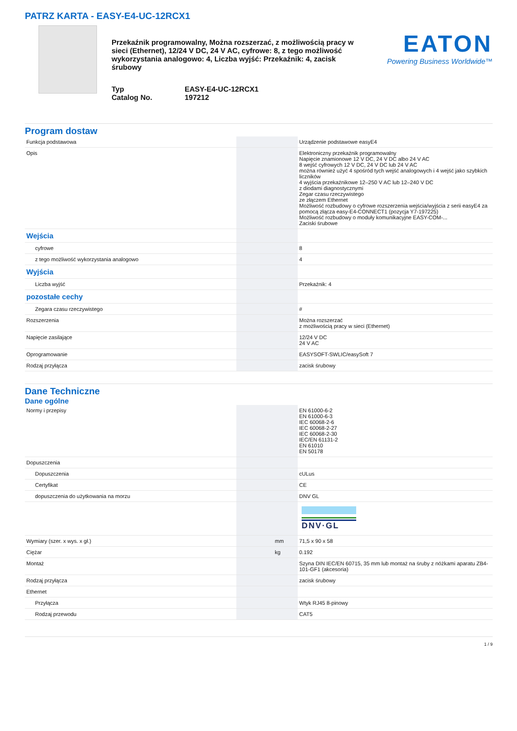PATRZ KARTA - EASY-E4-UC-12RCX1
Przekaźnik programowalny, Można rozszerzać, z możliwością pracy w sieci (Ethernet), 12/24 V DC, 24 V AC, cyfrowe: 8, z tego możliwość wykorzystania analogowo: 4, Liczba wyjść: Przekaźnik: 4, zacisk śrubowy
Typ EASY-E4-UC-12RCX1 Catalog No. 197212
EATON
Powering Business Worldwide™
Program dostaw
| Funkcja podstawowa | | | Urządzenie podstawowe easyE4 |
| Opis | | | Elektroniczny przekaźnik programowalny Napięcie znamionowe 12 V DC, 24 V DC albo 24 V AC 8 wejść cyfrowych 12 V DC, 24 V DC lub 24 V AC można również użyć 4 spośród tych wejść analogowych i 4 wejść jako szybkich liczników 4 wyjścia przekaźnikowe 12–250 V AC lub 12–240 V DC z diodami diagnostycznymi Zegar czasu rzeczywistego ze złączem Ethernet Możliwość rozbudowy o cyfrowe rozszerzenia wejścia/wyjścia z serii easyE4 za pomocą złącza easy-E4-CONNECT1 (pozycja Y7-197225) Możliwość rozbudowy o moduły komunikacyjne EASY-COM-... Zaciski śrubowe |
| Wejścia | | | |
| cyfrowe | | | 8 |
| z tego możliwość wykorzystania analogowo | | | 4 |
| Wyjścia | | | |
| Liczba wyjść | | | Przekaźnik: 4 |
| pozostałe cechy | | | |
| Zegara czasu rzeczywistego | | | # |
| Rozszerzenia | | | Można rozszerzać z możliwością pracy w sieci (Ethernet) |
| Napięcie zasilające | | | 12/24 V DC 24 V AC |
| Oprogramowanie | | | EASYSOFT-SWLIC/easySoft 7 |
| Rodzaj przyłącza | | | zacisk śrubowy |
Dane Techniczne
Dane ogólne
| Normy i przepisy | | | EN 61000-6-2 EN 61000-6-3 IEC 60068-2-6 IEC 60068-2-27 IEC 60068-2-30 IEC/EN 61131-2 EN 61010 EN 50178 |
| Dopuszczenia | | | |
| Dopuszczenia | | | cULus |
| Certyfikat | | | CE |
| dopuszczenia do użytkowania na morzu | | | DNV GL |
| | | | DNV·GL |
| Wymiary (szer. x wys. x gł.) | | mm | 71,5 x 90 x 58 |
| Ciężar | | kg | 0.192 |
| Montaż | | | Szyna DIN IEC/EN 60715, 35 mm lub montaż na śruby z nóżkami aparatu ZB4-101-GF1 (akcesoria) |
| Rodzaj przyłącza | | | zacisk śrubowy |
| Ethernet | | | |
| Przyłącza | | | Wtyk RJ45 8-pinowy |
| Rodzaj przewodu | | | CAT5 |
1 / 9